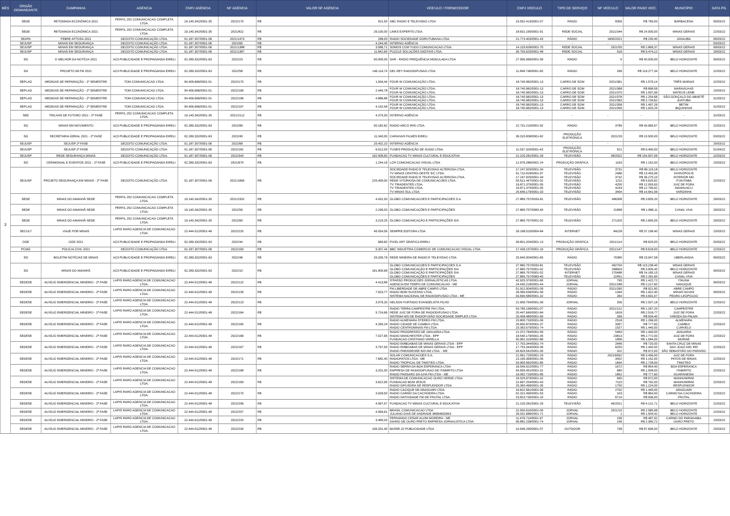| MÊS | ÓRGÃO DEMANDANTE | CAMPANHA | AGÊNCIA | CNPJ AGÊNCIA | NF AGÊNCIA | VALOR NF AGÊNCIA | | VEÍCULO / FORNECEDOR | CNPJ VEÍCULO | TIPO DE SERVIÇO | NF VEÍCULO | VALOR PAGO VEÍC. | MUNICÍPIO | DATA PG. |
| --- | --- | --- | --- | --- | --- | --- | --- | --- | --- | --- | --- | --- | --- | --- |
| 3 | SEDE | RETOMADA ECONÔMICA 2021 | PERFIL 252 COMUNICACAO COMPLETA LTDA. | 19.140.342/0001-35 | 2022/170 | R$ | 921,50 | ABC RADIO E TELEVISAO LTDA | 19.552.413/0001-07 | RÁDIO | 8359 | R$ 760,00 | BARBACENA | 09/03/22 |
| | SEDE | RETOMADA ECONÔMICA 2021 | PERFIL 252 COMUNICACAO COMPLETA LTDA. | 19.140.342/0001-35 | 2021/822 | R$ | 29.100,00 | LINKS EXPERTS LTDA. | 18.631.155/0001-91 | REDE SOCIAL | 2021/344 | R$ 24.000,00 | MINAS GERAIS | 22/03/22 |
| | SEAPA | FEBRE AFTOSA 2021 | DEZOITO COMUNICAÇÃO LTDA. | 01.187.307/0001-06 | 2021/1473 | R$ | 288,00 | RADIO SOCIEDADE GORUTUBANA LTDA. | 21.773.403/0001-43 | RÁDIO | 1600/2021 | R$ 230,40 | JANAUBA | 09/03/22 |
| | SEJUSP | MINAS EM SEGURANÇA | DEZOITO COMUNICAÇÃO LTDA. | 01.187.307/0001-06 | 2022/65 | R$ | 4.244,45 | INTERNO AGÊNCIA | - | - | - | - | - | 03/03/22 |
| | SEJUSP | MINAS EM SEGURANÇA | DEZOITO COMUNICAÇÃO LTDA. | 01.187.307/0001-06 | 2021/1388 | R$ | 3.586,71 | SOMOS COM TUDO COMUNICACAO LTDA. | 14.133.628/0001-70 | REDE SOCIAL | 2021/55 | R$ 2.869,37 | MINAS GERAIS | 09/03/22 |
| | SEJUSP | MINAS EM SEGURANÇA | DEZOITO COMUNICAÇÃO LTDA. | 01.187.307/0001-06 | 2021/1387 | R$ | 11.842,65 | PUZZLE SOLUÇÕES DIGITAIS LTDA. | 35.755.625/0001-48 | REDE SOCIAL | 516 | R$ 9.474,12 | MINAS GERAIS | 29/03/22 |
| | SG | O MELHOR DA NOTÍCIA 2021 | AZ3 PUBLICIDADE E PROPAGANDA EIRELI | 02.289.332/0001-63 | 2022/23 | R$ | 50.000,00 | SAR - RÁDIO FREQUÊNCIA MODULADA LTDA | 27.995.069/0001-59 | RÁDIO | 5 | R$ 40.000,00 | BELO HORIZONTE | 09/03/22 |
| | SG | PROJETO 98 FM 2021 | AZ3 PUBLICIDADE E PROPAGANDA EIRELI | 02.289.332/0001-63 | 2022/58 | R$ | 146.114,74 | DEL REY RADIODIFUSAO LTDA | 11.849.746/0001-90 | RÁDIO | 299 | R$ 119.277,34 | BELO HORIZONTE | 22/03/22 |
| | SEPLAG | MEDIDAS DE REPARAÇÃO - 2º SEMESTRE | TOM COMUNICACAO LTDA. | 04.406.696/0001-01 | 2022/170 | R$ | 1.934,44 | FOUR W COMUNICAÇÃO LTDA. | 18.740.982/0001-13 | CARRO DE SOM | 2021/381 | R$ 1.579,14 | TRÊS MARIAS | 22/03/22 |
| | SEPLAG | MEDIDAS DE REPARAÇÃO - 2º SEMESTRE | TOM COMUNICACAO LTDA. | 04.406.696/0001-01 | 2022/169 | R$ | 2.445,78 | FOUR W COMUNICAÇÃO LTDA. | 18.740.982/0001-13 | CARRO DE SOM | 2021/368 | R$ 898,56 | MARAVILHAS | 23/03/22 |
| | | | | | | | | FOUR W COMUNICAÇÃO LTDA. | 18.740.982/0001-13 | CARRO DE SOM | 2021/370 | R$ 1.097,99 | MATEUS LEME | |
| | SEPLAG | MEDIDAS DE REPARAÇÃO - 2º SEMESTRE | TOM COMUNICACAO LTDA. | 04.406.696/0001-01 | 2022/196 | R$ | 4.886,86 | FOUR W COMUNICAÇÃO LTDA. | 18.740.982/0001-13 | CARRO DE SOM | 2021/378 | R$ 1.254,66 | SÃO GONÇALO DO ABAETÉ | 31/03/22 |
| | | | | | | | | FOUR W COMUNICAÇÃO LTDA. | 18.740.982/0001-13 | CARRO DE SOM | 2021/393 | R$ 2.734,62 | JUATUBA | |
| | SEPLAG | MEDIDAS DE REPARAÇÃO - 2º SEMESTRE | TOM COMUNICACAO LTDA. | 04.406.696/0001-01 | 2022/197 | R$ | 4.192,58 | FOUR W COMUNICAÇÃO LTDA. | 18.740.982/0001-13 | CARRO DE SOM | 2021/358 | R$ 1.497,26 | BETIM | 31/03/22 |
| | | | | | | | | FOUR W COMUNICAÇÃO LTDA. | 18.740.982/0001-13 | CARRO DE SOM | 2021/359 | R$ 1.925,25 | BIQUINHAS | |
| | SEE | TRILHAS DE FUTURO 2021 - 2ª FASE | PERFIL 252 COMUNICACAO COMPLETA LTDA. | 19.140.342/0001-35 | 2021/2112 | R$ | 4.375,00 | INTERNO AGÊNCIA | - | - | - | - | - | 31/03/22 |
| | SG | MINAS EM MOVIMENTO | AZ3 PUBLICIDADE E PROPAGANDA EIRELI | 02.289.332/0001-63 | 2022/89 | R$ | 50.182,82 | RADIO ARCO IRIS LTDA. | 22.731.210/0001-92 | RÁDIO | 3785 | R$ 40.965,57 | BELO HORIZONTE | 22/03/22 |
| | SG | SECRETARIA GERAL 2021 - 2ª FASE | AZ3 PUBLICIDADE E PROPAGANDA EIRELI | 02.289.332/0001-63 | 2022/45 | R$ | 11.340,00 | CARAIVAS FILMES EIRELI | 39.315.008/0001-82 | PRODUÇÃO ELETRÔNICA | 2021/29 | R$ 10.500,00 | BELO HORIZONTE | 03/03/22 |
| | SEJUSP | SEJUSP 2ª FASE | DEZOITO COMUNICAÇÃO LTDA. | 01.187.307/0001-06 | 2022/68 | R$ | 29.402,10 | INTERNO AGÊNCIA | - | - | - | - | - | 29/03/22 |
| | SEJUSP | SEJUSP 2ª FASE | DEZOITO COMUNICAÇÃO LTDA. | 01.187.307/0001-06 | 2022/181 | R$ | 6.912,00 | TUNES PRODUÇÃO DE ÁUDIO LTDA. | 11.037.329/0001-43 | PRODUÇÃO ELETRÔNICA | 521 | R$ 6.400,00 | BELO HORIZONTE | 01/04/22 |
| | SEJUSP | REDE SEGURANÇA MINAS | DEZOITO COMUNICAÇÃO LTDA. | 01.187.307/0001-06 | 2022/343 | R$ | 192.508,83 | FUNDACAO TV MINAS CULTURAL E EDUCATIVA | 21.229.281/0001-29 | TELEVISÃO | 08/2022 | R$ 154.007,06 | BELO HORIZONTE | 22/03/22 |
| | SG | CERIMONIAL E EVENTOS 2021 - 2ª FASE | AZ3 PUBLICIDADE E PROPAGANDA EIRELI | 02.289.332/0001-63 | 2021/675 | R$ | 1.244,16 | LCR COMUNICACAO VISUAL LTDA | 12.976.286/0001-24 | PRODUÇÃO GRÁFICA | 1193 | R$ 1.152,00 | BELO HORIZONTE | 23/03/22 |
| | SEJUSP | PROJETO SEGURANÇA EM MINAS - 2ª FASE | DEZOITO COMUNICAÇÃO LTDA. | 01.187.307/0001-06 | 2021/1665 | R$ | 225.400,00 | SOCIEDADE RADIO E TELEVISAO ALTEROSA LTDA. | 17.247.925/0001-34 | TELEVISÃO | 3731 | R$ 89.115,18 | BELO HORIZONTE | 22/03/22 |
| | | | | | | | | TV MINAS CENTRO-OESTE S/C LTDA. | 01.710.918/0001-97 | TELEVISÃO | 2486 | R$ 13.453,99 | DIVINÓPOLIS | |
| | | | | | | | | SOCIEDADE RADIO E TELEVISAO ALTEROSA LTDA. | 17.247.925/0001-34 | TELEVISÃO | 3732 | R$ 36.275,10 | INTERIOR MG | |
| | | | | | | | | REDE VITORIOSA DE COMUNICACOES LTDA. | 03.521.447/0001-02 | TELEVISÃO | 1211 | R$ 5.620,62 | ITUIUTABA | |
| | | | | | | | | TV TIRADENTES LTDA. | 19.871.375/0001-55 | TELEVISÃO | 4250 | R$ 12.093,63 | JUIZ DE FORA | |
| | | | | | | | | TV TIRADENTES LTDA. | 19.871.375/0001-55 | TELEVISÃO | 4243 | R$ 12.799,92 | MANHUACU | |
| | | | | | | | | TV MINAS SUL LTDA | 25.649.179/0001-33 | TELEVISÃO | 3404 | R$ 14.641,56 | VARGINHA | |
| | SEDE | MINAS DO AMANHÃ SEDE | PERFIL 252 COMUNICACAO COMPLETA LTDA. | 19.140.342/0001-35 | 2021/2332 | R$ | 4.431,93 | GLOBO COMUNICACOES E PARTICIPACOES S.A | 27.865.757/0033-81 | TELEVISÃO | 496308 | R$ 3.655,20 | BELO HORIZONTE | 29/03/22 |
| | SEDE | MINAS DO AMANHÃ SEDE | PERFIL 252 COMUNICACAO COMPLETA LTDA. | 19.140.342/0001-35 | 2022/59 | R$ | 2.299,03 | GLOBO COMUNICAÇÕES E PARTICIPAÇÕES | 27.865.757/0083-40 | TELEVISÃO | 21898 | R$ 1.896,11 | CANAL VIVA | 29/03/22 |
| | SEDE | MINAS DO AMANHÃ SEDE | PERFIL 252 COMUNICACAO COMPLETA LTDA. | 19.140.342/0001-35 | 2022/60 | R$ | 3.219,25 | GLOBO COMUNICAÇÃO E PARTICIPAÇÕES S/A | 27.865.757/0001-02 | TELEVISÃO | 271325 | R$ 2.655,05 | BELO HORIZONTE | 29/03/22 |
| | SECULT | VIAJE POR MINAS | LAPIS RARO AGENCIA DE COMUNICACAO LTDA. | 22.444.012/0001-48 | 2022/225 | R$ | 45.054,56 | SEMPRE EDITORA LTDA. | 26.198.515/0004-84 | INTERNET | 84228 | R$ 37.158,40 | MINAS GERAIS | 23/03/22 |
| | OGE | OGE 2021 | AZ3 PUBLICIDADE E PROPAGANDA EIRELI | 02.289.332/0001-63 | 2022/44 | R$ | 669,60 | PIXEL ART GRÁFICA EIRELI | 39.601.204/0001-13 | PRODUÇÃO GRÁFICA | 2021/114 | R$ 620,00 | BELO HORIZONTE | 03/03/22 |
| | PCMG | POLICIA CIVIL 2021 | DEZOITO COMUNICAÇÃO LTDA. | 01.187.307/0001-06 | 2022/183 | R$ | 9.307,44 | BBC INDUSTRIA COMERCIO DE COMUNICACAO VISUAL LTDA | 17.439.157/0001-10 | PRODUÇÃO GRÁFICA | 2021/147 | R$ 8.618,00 | BELO HORIZONTE | 22/03/22 |
| | SG | BOLETIM NOTÍCIAS DE MINAS | AZ3 PUBLICIDADE E PROPAGANDA EIRELI | 02.289.332/0001-63 | 2022/46 | R$ | 29.335,79 | REDE MINEIRA DE RADIO E TELEVISAO LTDA | 25.640.004/0001-65 | RÁDIO | 70380 | R$ 23.947,58 | UBERLANDIA | 09/03/22 |
| | SG | MINAS DO AMANHÃ | AZ3 PUBLICIDADE E PROPAGANDA EIRELI | 02.289.332/0001-63 | 2022/10 | R$ | 181.900,68 | GLOBO COMUNICACOES E PARTICIPACOES S.A | 27.865.757/0033-81 | TELEVISÃO | 492704 | R$ 115.238,40 | MINAS GERAIS | 09/03/22 |
| | | | | | | | | GLOBO COMUNICAÇÃO E PARTICIPAÇÕES S/A | 27.865.757/0001-02 | TELEVISÃO | 268603 | R$ 3.835,40 | BELO HORIZONTE | |
| | | | | | | | | GLOBO COMUNICAÇÃO E PARTICIPAÇÕES S/A | 27.865.757/0001-02 | INTERNET | 270488 | R$ 24.165,15 | MINAS GERAIS | |
| | | | | | | | | GLOBO COMUNICAÇÕES E PARTICIPAÇÕES | 27.865.757/0083-40 | TELEVISÃO | 22451 | R$ 2.281,60 | CANAL VIVA | |
| | SEDESE | AUXÍLIO EMERGENCIAL MINEIRO - 2ª FASE | LAPIS RARO AGENCIA DE COMUNICACAO LTDA. | 22.444.012/0001-48 | 2022/122 | R$ | 4.413,89 | S'PASSO PRODUCOES JORNALISTICAS LTDA. | 42.925.370/0001-80 | JORNAL | 795 | R$ 1.422,72 | ITAUNA | 09/03/22 |
| | | | | | | | | AGENCIA EM TEMPO DE COMUNICACAO - ME | 24.430.218/0001-44 | JORNAL | 2021/188 | R$ 2.217,60 | NANUQUE | |
| | SEDESE | AUXÍLIO EMERGENCIAL MINEIRO - 2ª FASE | LAPIS RARO AGENCIA DE COMUNICACAO LTDA. | 22.444.012/0001-48 | 2022/139 | R$ | 7.923,77 | FM LIBERDADE DE ABRE CAMPO LTDA | 01.912.004/0001-09 | RÁDIO | 2021/260 | R$ 921,60 | ABRE CAMPO | 09/03/22 |
| | | | | | | | | RADIO BOM SUCESSO LTDA. | 26.069.039/0001-59 | RÁDIO | 1344 | R$ 1.922,40 | MINAS NOVAS | |
| | | | | | | | | SISTEMA NACIONAL DE RADIODIFUSAO LTDA - ME | 03.830.580/0001-32 | RÁDIO | 264 | R$ 3.691,07 | PEDRO LEOPOLDO | |
| | SEDESE | AUXÍLIO EMERGENCIAL MINEIRO - 2ª FASE | LAPIS RARO AGENCIA DE COMUNICACAO LTDA. | 22.444.012/0001-48 | 2022/123 | R$ | 3.076,33 | NELSON FURTADO EVANGELISTA FILHO | 21.909.754/0001-39 | JORNAL | 206 | R$ 2.537,18 | BELO HORIZONTE | 22/03/22 |
| | SEDESE | AUXÍLIO EMERGENCIAL MINEIRO - 2ª FASE | LAPIS RARO AGENCIA DE COMUNICACAO LTDA. | 22.444.012/0001-48 | 2022/164 | R$ | 5.724,66 | RADIO TERRA CAMPESTRE FM LTDA. | 03.785.199/0001-07 | RÁDIO | 2021/121 | R$ 1.267,20 | CAMPESTRE | 22/03/22 |
| | | | | | | | | REDE JUIZ DE FORA DE RADIODIFUSAO LTDA. | 20.447.645/0001-84 | RÁDIO | 1818 | R$ 2.519,77 | JUIZ DE FORA | |
| | | | | | | | | SISTEMA WS DE RADIOFUSÃO SOCIEDADE SIMPLES LTDA. | 25.458.480/0001-60 | RÁDIO | 269 | R$ 934,40 | VÁRZEA DA PALMA | |
| | SEDESE | AUXÍLIO EMERGENCIAL MINEIRO - 2ª FASE | LAPIS RARO AGENCIA DE COMUNICACAO LTDA. | 22.444.012/0001-48 | 2022/165 | R$ | 4.260,24 | RADIO ALMENARA STEREO FM LTDA. | 23.800.733/0001-06 | RÁDIO | 2518 | R$ 1.296,00 | ALMENARA | 22/03/22 |
| | | | | | | | | RADIO CIDADE DE CAMBUI LTDA. | 25.650.870/0001-37 | RÁDIO | 3357 | R$ 777,60 | CAMBUI | |
| | | | | | | | | RADIO CENTROMINAS FM LTDA. | 23.363.575/0001-74 | RÁDIO | 1527 | R$ 1.440,00 | CURVELO | |
| | SEDESE | AUXÍLIO EMERGENCIAL MINEIRO - 2ª FASE | LAPIS RARO AGENCIA DE COMUNICACAO LTDA. | 22.444.012/0001-48 | 2022/166 | R$ | 7.027,65 | RADIO PROGRESSO DE JANUARIA LTDA. | 21.372.784/0001-59 | RÁDIO | 5483 | R$ 1.440,00 | JANUARIA | 22/03/22 |
| | | | | | | | | RADIO MANCHESTER LTDA - EPP | 18.540.179/0001-35 | RÁDIO | 23813 | R$ 2.772,00 | JUIZ DE FORA | |
| | | | | | | | | FUNDACAO CRISTIANO VARELLA | 00.961.315/0002-86 | RÁDIO | 1856 | R$ 1.584,00 | MURIAE | |
| | SEDESE | AUXÍLIO EMERGENCIAL MINEIRO - 2ª FASE | LAPIS RARO AGENCIA DE COMUNICACAO LTDA. | 22.444.012/0001-48 | 2022/167 | R$ | 3.797,55 | RADIO EMBOABAS DE MINAS GERAIS LTDA - EPP | 17.753.344/0001-74 | RÁDIO | 2846 | R$ 720,00 | SANTA CRUZ DE MINAS | 22/03/22 |
| | | | | | | | | RADIO EMBOABAS DE MINAS GERAIS LTDA - EPP | 17.753.344/0003-36 | RÁDIO | 6250 | R$ 1.440,00 | SAO JOAO DEL REI | |
| | | | | | | | | RADIO PARAISENSE 820 AM LTDA. - ME | 04.824.542/0001-30 | RÁDIO | 322 | R$ 972,00 | SÃO SEBASTIÃO DO PARAÍSO | |
| | SEDESE | AUXÍLIO EMERGENCIAL MINEIRO - 2ª FASE | LAPIS RARO AGENCIA DE COMUNICACAO LTDA. | 22.444.012/0001-48 | 2022/171 | R$ | 7.682,40 | SOLAR COMUNICACOES S.A. | 21.561.725/0001-29 | RÁDIO | 2021/6592 | R$ 3.456,00 | JUIZ DE FORA | 22/03/22 |
| | | | | | | | | RADIOPATOS LTDA - ME | 23.195.399/0001-09 | RÁDIO | 3402 | R$ 1.152,00 | PATOS DE MINAS | |
| | | | | | | | | RADIO TROPICAL DE TIMOTEO LTDA. | 03.900.562/0001-80 | RÁDIO | 1834 | R$ 1.728,00 | TIMOTEO | |
| | SEDESE | AUXÍLIO EMERGENCIAL MINEIRO - 2ª FASE | LAPIS RARO AGENCIA DE COMUNICACAO LTDA. | 22.444.012/0001-48 | 2022/168 | R$ | 3.201,00 | RADIO SERRA DA BOA ESPERANCA LTDA | 16.545.022/0001-77 | RÁDIO | 1672 | R$ 854,40 | BOA ESPERANCA | 22/03/22 |
| | | | | | | | | EMPRESA DE RADIODIFUSAO DE ITABIRITO LTDA | 04.505.451/0001-31 | RÁDIO | 680 | R$ 1.008,00 | ITABIRITO | |
| | | | | | | | | RADIO PASSARO DA ILHA FM LTDA - ME | 19.092.725/0001-85 | RÁDIO | 1891 | R$ 777,60 | GUARANESIA | |
| | SEDESE | AUXÍLIO EMERGENCIAL MINEIRO - 2ª FASE | LAPIS RARO AGENCIA DE COMUNICACAO LTDA. | 22.444.012/0001-48 | 2022/169 | R$ | 3.622,95 | SISTEMA DE COMUNICACAO OURO VERDE LTDA. | 24.025.975/0001-32 | RÁDIO | 690 | R$ 972,00 | MANHUMIRIM | 22/03/22 |
| | | | | | | | | FUNDACAO BOM JESUS | 22.697.254/0001-43 | RÁDIO | 7115 | R$ 792,00 | MANHUMIRIM | |
| | | | | | | | | RADIO DIFUSORA DE RESPLENDOR LTDA. | 25.360.496/0001-35 | RÁDIO | 1755 | R$ 1.224,00 | RESPLENDOR | |
| | SEDESE | AUXÍLIO EMERGENCIAL MINEIRO - 2ª FASE | LAPIS RARO AGENCIA DE COMUNICACAO LTDA. | 22.444.012/0001-48 | 2022/170 | R$ | 3.928,50 | RADIO CACIQUE DE ARAGUARI LTDA. | 16.822.561/0001-06 | RÁDIO | 2702 | R$ 1.440,00 | ARAGUARI | 22/03/22 |
| | | | | | | | | RADIO CARMO DA CACHOEIRA LTDA. | 02.321.490/0001-53 | RÁDIO | 103 | R$ 864,00 | CARMO DA CACHOEIRA | |
| | | | | | | | | RADIO NATIVIDADE FM DE FRUTAL LTDA. | 23.823.735/0001-10 | RÁDIO | 6714 | R$ 936,00 | FRUTAL | |
| | SEDESE | AUXÍLIO EMERGENCIAL MINEIRO - 2ª FASE | LAPIS RARO AGENCIA DE COMUNICACAO LTDA. | 22.444.012/0001-48 | 2022/206 | R$ | 4.997,57 | FUNDACAO TV MINAS CULTURAL E EDUCATIVA | 21.229.281/0001-29 | TELEVISÃO | 49/2021 | R$ 4.121,71 | BELO HORIZONTE | 22/03/22 |
| | SEDESE | AUXÍLIO EMERGENCIAL MINEIRO - 2ª FASE | LAPIS RARO AGENCIA DE COMUNICACAO LTDA. | 22.444.012/0001-48 | 2022/207 | R$ | 4.959,61 | BRASIL COMUNICACAO LTDA | 22.550.610/0001-00 | JORNAL | 2021/10 | R$ 2.585,98 | BELO HORIZONTE | 22/03/22 |
| | | | | | | | | JULIANO DIAS DE ANDRADE 98994832653 | 26.031.686/0001-71 | JORNAL | 1 | R$ 1.504,42 | BELO HORIZONTE | |
| | SEDESE | AUXÍLIO EMERGENCIAL MINEIRO - 2ª FASE | LAPIS RARO AGENCIA DE COMUNICACAO LTDA. | 22.444.012/0001-48 | 2022/220 | R$ | 3.460,03 | FERNANDO CESAR ALVIM MOREIRA - ME | 11.476.714/0001-97 | JORNAL | 238 | R$ 487,92 | CARMO DO PARANAIBA | 23/03/22 |
| | | | | | | | | DIARIO DE OURO PRETO EMPRESA JORNALISTICA LTDA. | 06.882.238/0001-74 | JORNAL | 146 | R$ 2.365,72 | OURO PRETO | |
| | SEDESE | AUXÍLIO EMERGENCIAL MINEIRO - 2ª FASE | LAPIS RARO AGENCIA DE COMUNICACAO LTDA. | 22.444.012/0001-48 | 2022/230 | R$ | 106.331,40 | BASSE 22 PUBLICIDADE LTDA | 10.646.290/0001-07 | OUTDOOR | 738 | R$ 87.696,00 | BELO HORIZONTE | 23/03/22 |